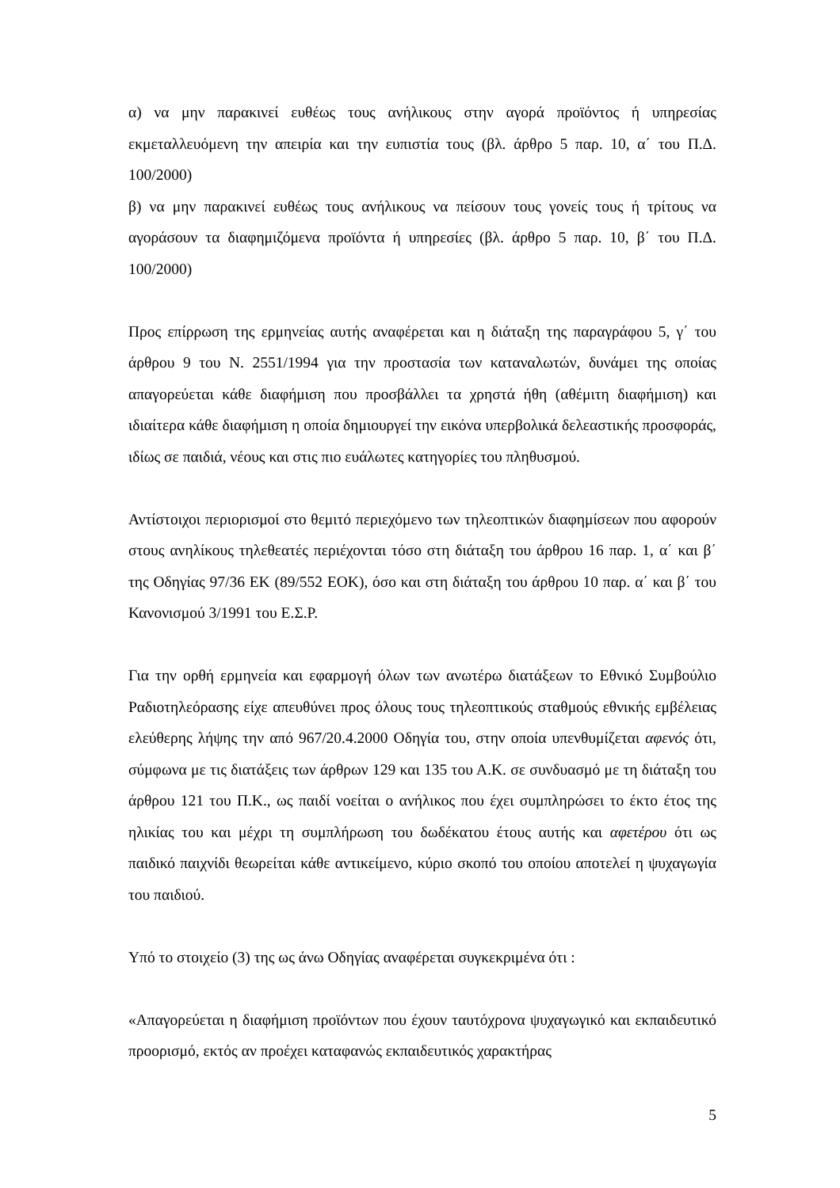α) να μην παρακινεί ευθέως τους ανήλικους στην αγορά προϊόντος ή υπηρεσίας εκμεταλλευόμενη την απειρία και την ευπιστία τους (βλ. άρθρο 5 παρ. 10, α΄ του Π.Δ. 100/2000)
β) να μην παρακινεί ευθέως τους ανήλικους να πείσουν τους γονείς τους ή τρίτους να αγοράσουν τα διαφημιζόμενα προϊόντα ή υπηρεσίες (βλ. άρθρο 5 παρ. 10, β΄ του Π.Δ. 100/2000)
Προς επίρρωση της ερμηνείας αυτής αναφέρεται και η διάταξη της παραγράφου 5, γ΄ του άρθρου 9 του Ν. 2551/1994 για την προστασία των καταναλωτών, δυνάμει της οποίας απαγορεύεται κάθε διαφήμιση που προσβάλλει τα χρηστά ήθη (αθέμιτη διαφήμιση) και ιδιαίτερα κάθε διαφήμιση η οποία δημιουργεί την εικόνα υπερβολικά δελεαστικής προσφοράς, ιδίως σε παιδιά, νέους και στις πιο ευάλωτες κατηγορίες του πληθυσμού.
Αντίστοιχοι περιορισμοί στο θεμιτό περιεχόμενο των τηλεοπτικών διαφημίσεων που αφορούν στους ανηλίκους τηλεθεατές περιέχονται τόσο στη διάταξη του άρθρου 16 παρ. 1, α΄ και β΄ της Οδηγίας 97/36 ΕΚ (89/552 ΕΟΚ), όσο και στη διάταξη του άρθρου 10 παρ. α΄ και β΄ του Κανονισμού 3/1991 του Ε.Σ.Ρ.
Για την ορθή ερμηνεία και εφαρμογή όλων των ανωτέρω διατάξεων το Εθνικό Συμβούλιο Ραδιοτηλεόρασης είχε απευθύνει προς όλους τους τηλεοπτικούς σταθμούς εθνικής εμβέλειας ελεύθερης λήψης την από 967/20.4.2000 Οδηγία του, στην οποία υπενθυμίζεται αφενός ότι, σύμφωνα με τις διατάξεις των άρθρων 129 και 135 του Α.Κ. σε συνδυασμό με τη διάταξη του άρθρου 121 του Π.Κ., ως παιδί νοείται ο ανήλικος που έχει συμπληρώσει το έκτο έτος της ηλικίας του και μέχρι τη συμπλήρωση του δωδέκατου έτους αυτής και αφετέρου ότι ως παιδικό παιχνίδι θεωρείται κάθε αντικείμενο, κύριο σκοπό του οποίου αποτελεί η ψυχαγωγία του παιδιού.
Υπό το στοιχείο (3) της ως άνω Οδηγίας αναφέρεται συγκεκριμένα ότι :
«Απαγορεύεται η διαφήμιση προϊόντων που έχουν ταυτόχρονα ψυχαγωγικό και εκπαιδευτικό προορισμό, εκτός αν προέχει καταφανώς εκπαιδευτικός χαρακτήρας
5